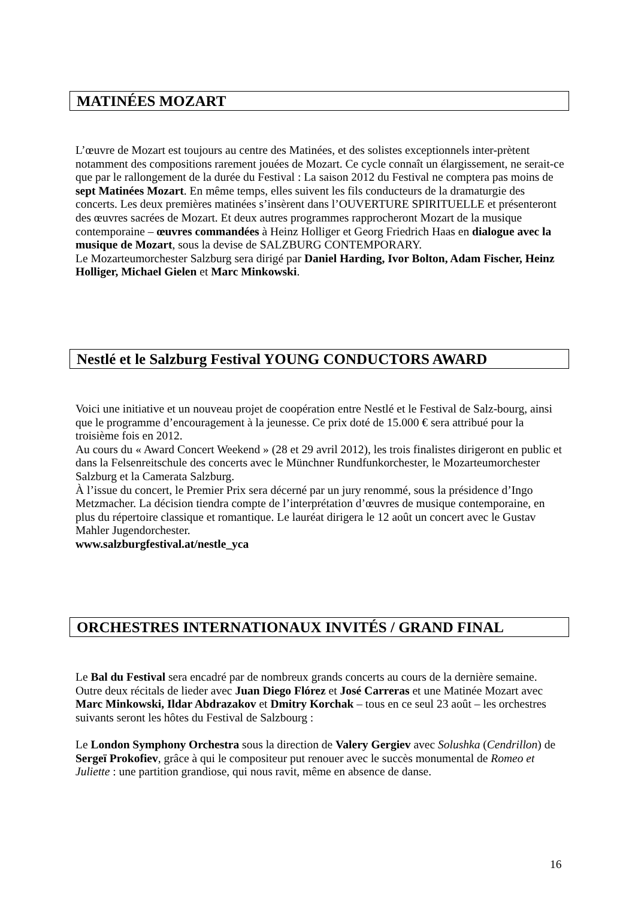MATINÉES MOZART
L’œuvre de Mozart est toujours au centre des Matinées, et des solistes exceptionnels inter-prètent notamment des compositions rarement jouées de Mozart. Ce cycle connaît un élargissement, ne serait-ce que par le rallongement de la durée du Festival : La saison 2012 du Festival ne comptera pas moins de sept Matinées Mozart. En même temps, elles suivent les fils conducteurs de la dramaturgie des concerts. Les deux premières matinées s’insèrent dans l’OUVERTURE SPIRITUELLE et présenteront des œuvres sacrées de Mozart. Et deux autres programmes rapprocheront Mozart de la musique contemporaine – œuvres commandées à Heinz Holliger et Georg Friedrich Haas en dialogue avec la musique de Mozart, sous la devise de SALZBURG CONTEMPORARY.
Le Mozarteumorchester Salzburg sera dirigé par Daniel Harding, Ivor Bolton, Adam Fischer, Heinz Holliger, Michael Gielen et Marc Minkowski.
Nestlé et le Salzburg Festival YOUNG CONDUCTORS AWARD
Voici une initiative et un nouveau projet de coopération entre Nestlé et le Festival de Salz-bourg, ainsi que le programme d’encouragement à la jeunesse. Ce prix doté de 15.000 € sera attribué pour la troisième fois en 2012.
Au cours du « Award Concert Weekend » (28 et 29 avril 2012), les trois finalistes dirigeront en public et dans la Felsenreitschule des concerts avec le Münchner Rundfunkorchester, le Mozarteumorchester Salzburg et la Camerata Salzburg.
À l’issue du concert, le Premier Prix sera décerné par un jury renommé, sous la présidence d’Ingo Metzmacher. La décision tiendra compte de l’interprétation d’œuvres de musique contemporaine, en plus du répertoire classique et romantique. Le lauréat dirigera le 12 août un concert avec le Gustav Mahler Jugendorchester.
www.salzburgfestival.at/nestle_yca
ORCHESTRES INTERNATIONAUX INVITÉS / GRAND FINAL
Le Bal du Festival sera encadré par de nombreux grands concerts au cours de la dernière semaine.
Outre deux récitals de lieder avec Juan Diego Flórez et José Carreras et une Matinée Mozart avec Marc Minkowski, Ildar Abdrazakov et Dmitry Korchak – tous en ce seul 23 août – les orchestres suivants seront les hôtes du Festival de Salzbourg :
Le London Symphony Orchestra sous la direction de Valery Gergiev avec Solushka (Cendrillon) de Sergeï Prokofiev, grâce à qui le compositeur put renouer avec le succès monumental de Romeo et Juliette : une partition grandiose, qui nous ravit, même en absence de danse.
16